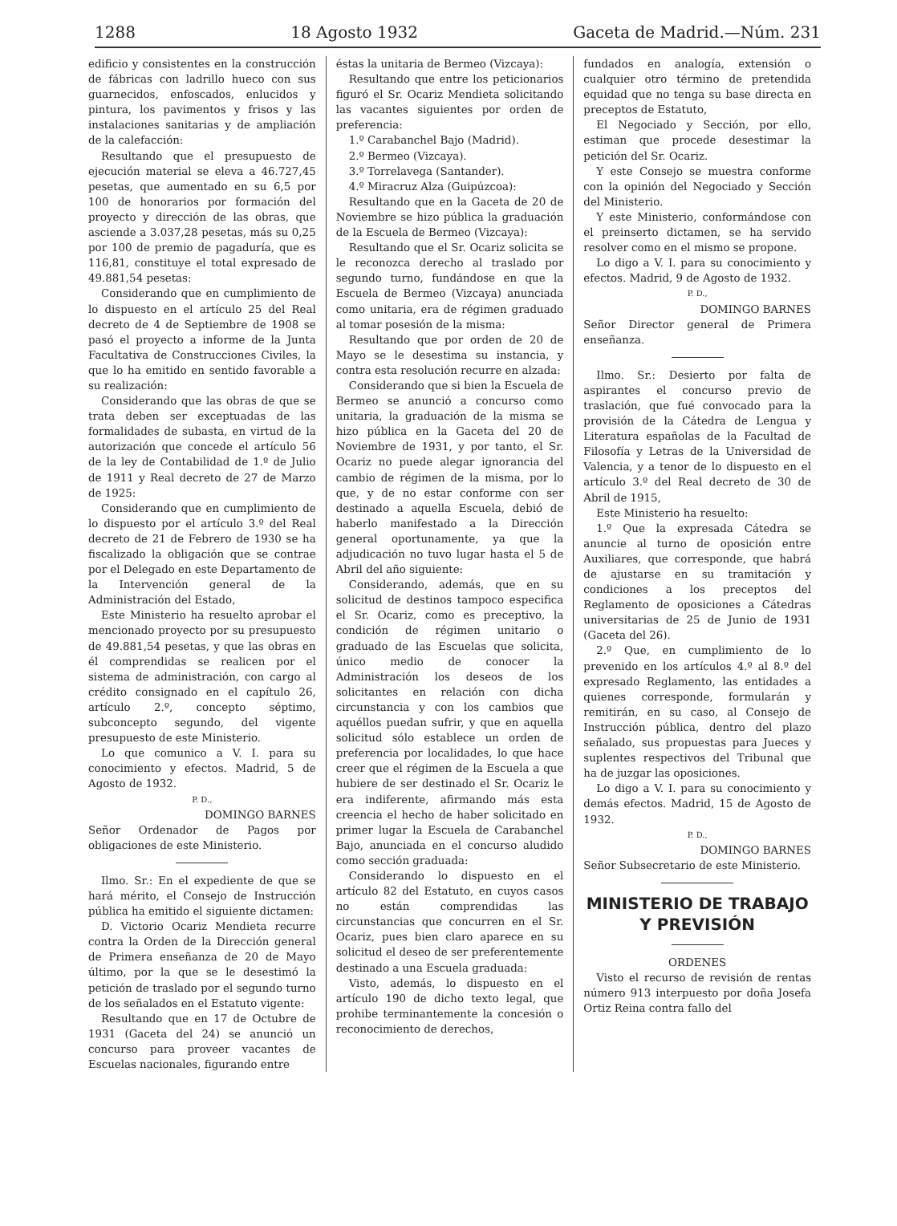1288 18 Agosto 1932 Gaceta de Madrid.—Núm. 231
edificio y consistentes en la construcción de fábricas con ladrillo hueco con sus guarnecidos, enfoscados, enlucidos y pintura, los pavimentos y frisos y las instalaciones sanitarias y de ampliación de la calefacción:
Resultando que el presupuesto de ejecución material se eleva a 46.727,45 pesetas, que aumentado en su 6,5 por 100 de honorarios por formación del proyecto y dirección de las obras, que asciende a 3.037,28 pesetas, más su 0,25 por 100 de premio de pagaduría, que es 116,81, constituye el total expresado de 49.881,54 pesetas:
Considerando que en cumplimiento de lo dispuesto en el artículo 25 del Real decreto de 4 de Septiembre de 1908 se pasó el proyecto a informe de la Junta Facultativa de Construcciones Civiles, la que lo ha emitido en sentido favorable a su realización:
Considerando que las obras de que se trata deben ser exceptuadas de las formalidades de subasta, en virtud de la autorización que concede el artículo 56 de la ley de Contabilidad de 1.º de Julio de 1911 y Real decreto de 27 de Marzo de 1925:
Considerando que en cumplimiento de lo dispuesto por el artículo 3.º del Real decreto de 21 de Febrero de 1930 se ha fiscalizado la obligación que se contrae por el Delegado en este Departamento de la Intervención general de la Administración del Estado,
Este Ministerio ha resuelto aprobar el mencionado proyecto por su presupuesto de 49.881,54 pesetas, y que las obras en él comprendidas se realicen por el sistema de administración, con cargo al crédito consignado en el capítulo 26, artículo 2.º, concepto séptimo, subconcepto segundo, del vigente presupuesto de este Ministerio.
Lo que comunico a V. I. para su conocimiento y efectos. Madrid, 5 de Agosto de 1932.
P. D.,
DOMINGO BARNES
Señor Ordenador de Pagos por obligaciones de este Ministerio.
Ilmo. Sr.: En el expediente de que se hará mérito, el Consejo de Instrucción pública ha emitido el siguiente dictamen:
D. Victorio Ocariz Mendieta recurre contra la Orden de la Dirección general de Primera enseñanza de 20 de Mayo último, por la que se le desestimó la petición de traslado por el segundo turno de los señalados en el Estatuto vigente:
Resultando que en 17 de Octubre de 1931 (Gaceta del 24) se anunció un concurso para proveer vacantes de Escuelas nacionales, figurando entre
éstas la unitaria de Bermeo (Vizcaya):
Resultando que entre los peticionarios figuró el Sr. Ocariz Mendieta solicitando las vacantes siguientes por orden de preferencia:
1.º Carabanchel Bajo (Madrid).
2.º Bermeo (Vizcaya).
3.º Torrelavega (Santander).
4.º Miracruz Alza (Guipúzcoa):
Resultando que en la Gaceta de 20 de Noviembre se hizo pública la graduación de la Escuela de Bermeo (Vizcaya):
Resultando que el Sr. Ocariz solicita se le reconozca derecho al traslado por segundo turno, fundándose en que la Escuela de Bermeo (Vizcaya) anunciada como unitaria, era de régimen graduado al tomar posesión de la misma:
Resultando que por orden de 20 de Mayo se le desestima su instancia, y contra esta resolución recurre en alzada:
Considerando que si bien la Escuela de Bermeo se anunció a concurso como unitaria, la graduación de la misma se hizo pública en la Gaceta del 20 de Noviembre de 1931, y por tanto, el Sr. Ocariz no puede alegar ignorancia del cambio de régimen de la misma, por lo que, y de no estar conforme con ser destinado a aquella Escuela, debió de haberlo manifestado a la Dirección general oportunamente, ya que la adjudicación no tuvo lugar hasta el 5 de Abril del año siguiente:
Considerando, además, que en su solicitud de destinos tampoco especifica el Sr. Ocariz, como es preceptivo, la condición de régimen unitario o graduado de las Escuelas que solicita, único medio de conocer la Administración los deseos de los solicitantes en relación con dicha circunstancia y con los cambios que aquéllos puedan sufrir, y que en aquella solicitud sólo establece un orden de preferencia por localidades, lo que hace creer que el régimen de la Escuela a que hubiere de ser destinado el Sr. Ocariz le era indiferente, afirmando más esta creencia el hecho de haber solicitado en primer lugar la Escuela de Carabanchel Bajo, anunciada en el concurso aludido como sección graduada:
Considerando lo dispuesto en el artículo 82 del Estatuto, en cuyos casos no están comprendidas las circunstancias que concurren en el Sr. Ocariz, pues bien claro aparece en su solicitud el deseo de ser preferentemente destinado a una Escuela graduada:
Visto, además, lo dispuesto en el artículo 190 de dicho texto legal, que prohibe terminantemente la concesión o reconocimiento de derechos,
fundados en analogía, extensión o cualquier otro término de pretendida equidad que no tenga su base directa en preceptos de Estatuto,
El Negociado y Sección, por ello, estiman que procede desestimar la petición del Sr. Ocariz.
Y este Consejo se muestra conforme con la opinión del Negociado y Sección del Ministerio.
Y este Ministerio, conformándose con el preinserto dictamen, se ha servido resolver como en el mismo se propone.
Lo digo a V. I. para su conocimiento y efectos. Madrid, 9 de Agosto de 1932.
P. D.,
DOMINGO BARNES
Señor Director general de Primera enseñanza.
Ilmo. Sr.: Desierto por falta de aspirantes el concurso previo de traslación, que fué convocado para la provisión de la Cátedra de Lengua y Literatura españolas de la Facultad de Filosofía y Letras de la Universidad de Valencia, y a tenor de lo dispuesto en el artículo 3.º del Real decreto de 30 de Abril de 1915,
Este Ministerio ha resuelto:
1.º Que la expresada Cátedra se anuncie al turno de oposición entre Auxiliares, que corresponde, que habrá de ajustarse en su tramitación y condiciones a los preceptos del Reglamento de oposiciones a Cátedras universitarias de 25 de Junio de 1931 (Gaceta del 26).
2.º Que, en cumplimiento de lo prevenido en los artículos 4.º al 8.º del expresado Reglamento, las entidades a quienes corresponde, formularán y remitirán, en su caso, al Consejo de Instrucción pública, dentro del plazo señalado, sus propuestas para Jueces y suplentes respectivos del Tribunal que ha de juzgar las oposiciones.
Lo digo a V. I. para su conocimiento y demás efectos. Madrid, 15 de Agosto de 1932.
P. D.,
DOMINGO BARNES
Señor Subsecretario de este Ministerio.
MINISTERIO DE TRABAJO
Y PREVISIÓN
ORDENES
Visto el recurso de revisión de rentas número 913 interpuesto por doña Josefa Ortiz Reina contra fallo del